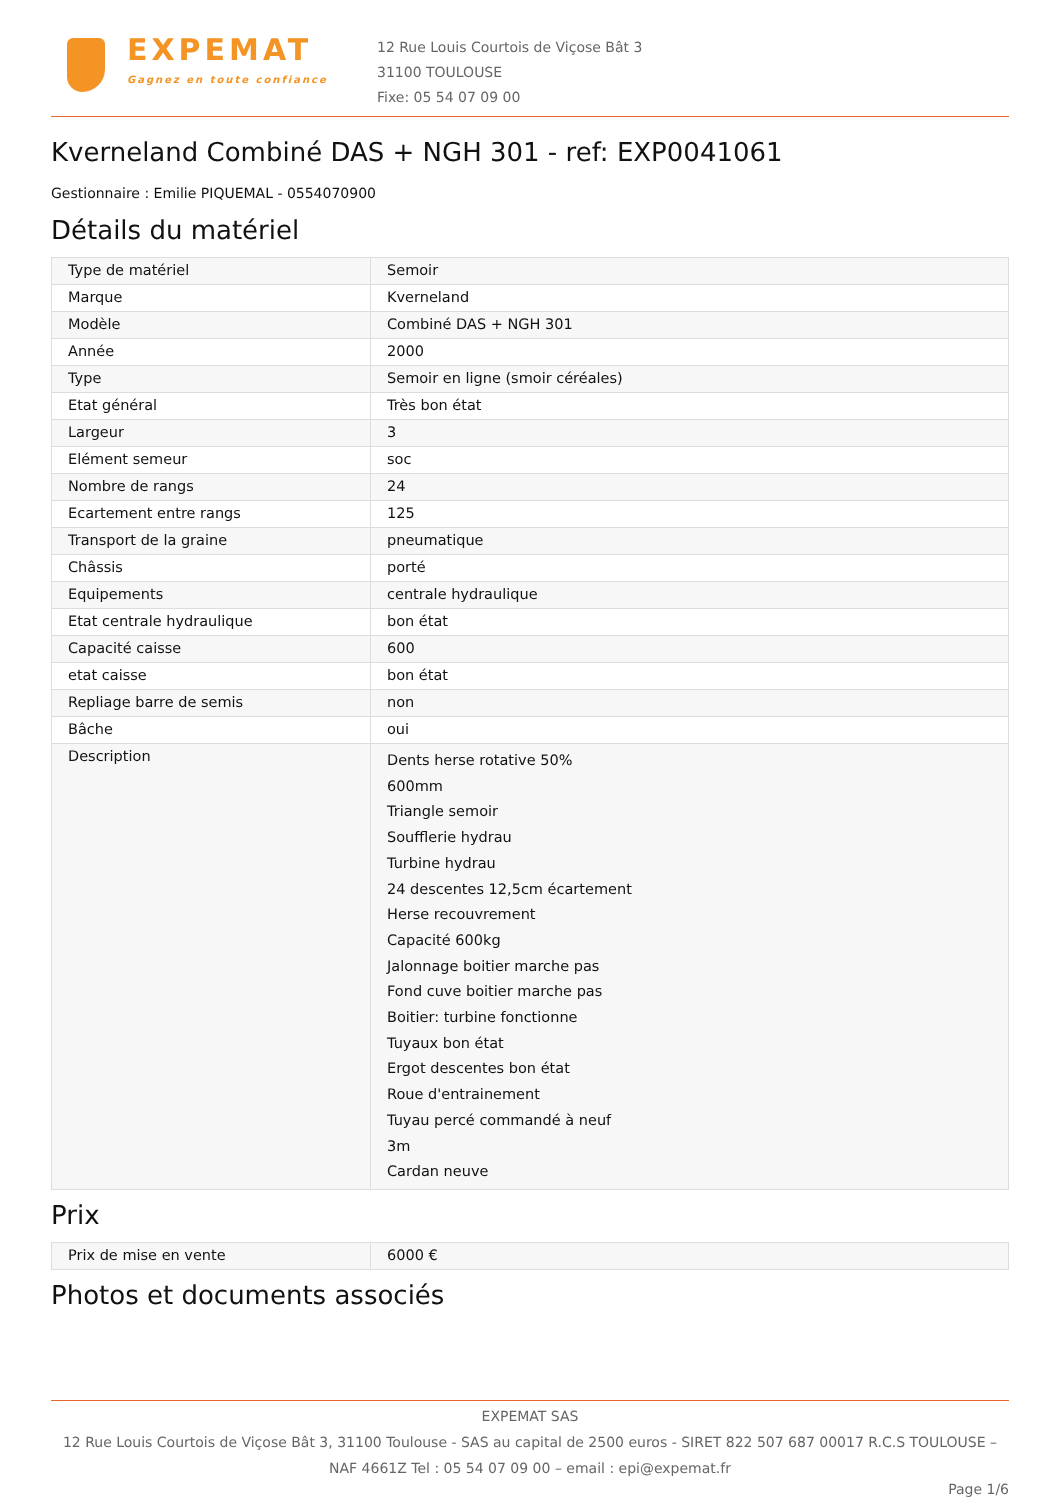EXPEMAT
Gagnez en toute confiance
12 Rue Louis Courtois de Viçose Bât 3
31100 TOULOUSE
Fixe: 05 54 07 09 00
Kverneland Combiné DAS + NGH 301 - ref: EXP0041061
Gestionnaire : Emilie PIQUEMAL - 0554070900
Détails du matériel
| Type de matériel | Semoir |
| Marque | Kverneland |
| Modèle | Combiné DAS + NGH 301 |
| Année | 2000 |
| Type | Semoir en ligne (smoir céréales) |
| Etat général | Très bon état |
| Largeur | 3 |
| Elément semeur | soc |
| Nombre de rangs | 24 |
| Ecartement entre rangs | 125 |
| Transport de la graine | pneumatique |
| Châssis | porté |
| Equipements | centrale hydraulique |
| Etat centrale hydraulique | bon état |
| Capacité caisse | 600 |
| etat caisse | bon état |
| Repliage barre de semis | non |
| Bâche | oui |
| Description | Dents herse rotative 50% 600mm Triangle semoir Soufflerie hydrau Turbine hydrau 24 descentes 12,5cm écartement Herse recouvrement Capacité 600kg Jalonnage boitier marche pas Fond cuve boitier marche pas Boitier: turbine fonctionne Tuyaux bon état Ergot descentes bon état Roue d'entrainement Tuyau percé commandé à neuf 3m Cardan neuve |
Prix
| Prix de mise en vente | 6000 € |
Photos et documents associés
EXPEMAT SAS
12 Rue Louis Courtois de Viçose Bât 3, 31100 Toulouse - SAS au capital de 2500 euros - SIRET 822 507 687 00017 R.C.S TOULOUSE –
NAF 4661Z Tel : 05 54 07 09 00 – email : epi@expemat.fr
Page 1/6